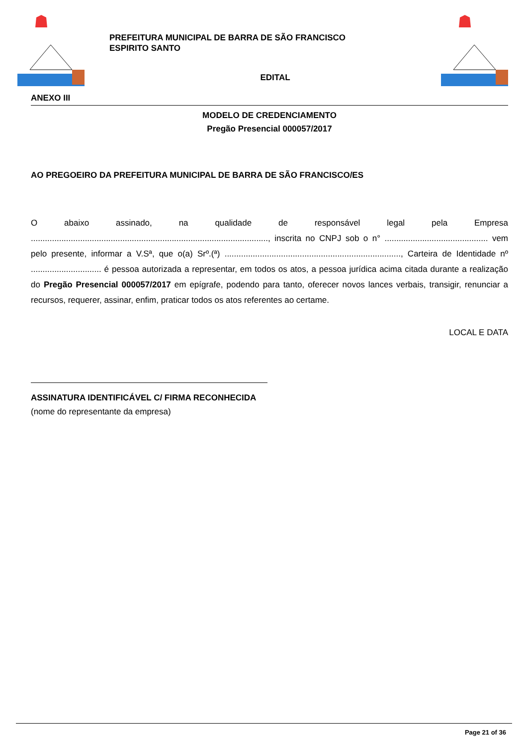PREFEITURA MUNICIPAL DE BARRA DE SÃO FRANCISCO
ESPIRITO SANTO
EDITAL
ANEXO III
MODELO DE CREDENCIAMENTO
Pregão Presencial 000057/2017
AO PREGOEIRO DA PREFEITURA MUNICIPAL DE BARRA DE SÃO FRANCISCO/ES
O abaixo assinado, na qualidade de responsável legal pela Empresa ....................................................................................................., inscrita no CNPJ sob o n° ............................................ vem pelo presente, informar a V.Sª, que o(a) Srº.(ª) ..........................................................................., Carteira de Identidade nº .............................. é pessoa autorizada a representar, em todos os atos, a pessoa jurídica acima citada durante a realização do Pregão Presencial 000057/2017 em epígrafe, podendo para tanto, oferecer novos lances verbais, transigir, renunciar a recursos, requerer, assinar, enfim, praticar todos os atos referentes ao certame.
LOCAL E DATA
ASSINATURA IDENTIFICÁVEL C/ FIRMA RECONHECIDA
(nome do representante da empresa)
Page 21 of 36